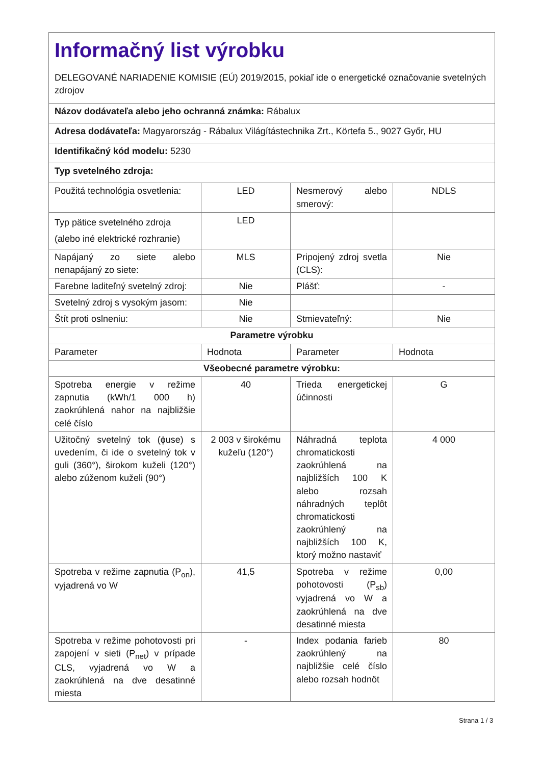| Informačný list výrobku DELEGOVANÉ NARIADENIE KOMISIE (EÚ) 2019/2015, pokiaľ ide o energetické označovanie svetelných zdrojov | | | |
| Názov dodávateľa alebo jeho ochranná známka: Rábalux | | | |
| Adresa dodávateľa: Magyarország - Rábalux Világítástechnika Zrt., Körtefa 5., 9027 Győr, HU | | | |
| Identifikačný kód modelu: 5230 | | | |
| Typ svetelného zdroja: | | | |
| Použitá technológia osvetlenia: | LED | Nesmerový alebo smerový: | NDLS |
| Typ pätice svetelného zdroja (alebo iné elektrické rozhranie) | LED | | |
| Napájaný zo siete alebo nenapájaný zo siete: | MLS | Pripojený zdroj svetla (CLS): | Nie |
| Farebne laditeľný svetelný zdroj: | Nie | Plášť: | - |
| Svetelný zdroj s vysokým jasom: | Nie | | |
| Štít proti oslneniu: | Nie | Stmievateľný: | Nie |
| Parametre výrobku | | | |
| Parameter | Hodnota | Parameter | Hodnota |
| Všeobecné parametre výrobku: | | | |
| Spotreba energie v režime zapnutia (kWh/1 000 h) zaokrúhlená nahor na najbližšie celé číslo | 40 | Trieda energetickej účinnosti | G |
| Užitočný svetelný tok (ɸuse) s uvedením, či ide o svetelný tok v guli (360°), širokom kuželi (120°) alebo zúženom kuželi (90°) | 2 003 v širokému kužeľu (120°) | Náhradná teplota chromatickosti zaokrúhlená na najbližších 100 K alebo rozsah náhradných teplôt chromatickosti zaokrúhlený na najbližších 100 K, ktorý možno nastaviť | 4 000 |
| Spotreba v režime zapnutia (P<sub>on</sub>), vyjadrená vo W | 41,5 | Spotreba v režime pohotovosti (P<sub>sb</sub>) vyjadrená vo W a zaokrúhlená na dve desatinné miesta | 0,00 |
| Spotreba v režime pohotovosti pri zapojení v sieti (P<sub>net</sub>) v prípade CLS, vyjadrená vo W a zaokrúhlená na dve desatinné miesta | - | Index podania farieb zaokrúhlený na najbližšie celé číslo alebo rozsah hodnôt | 80 |
Strana 1 / 3